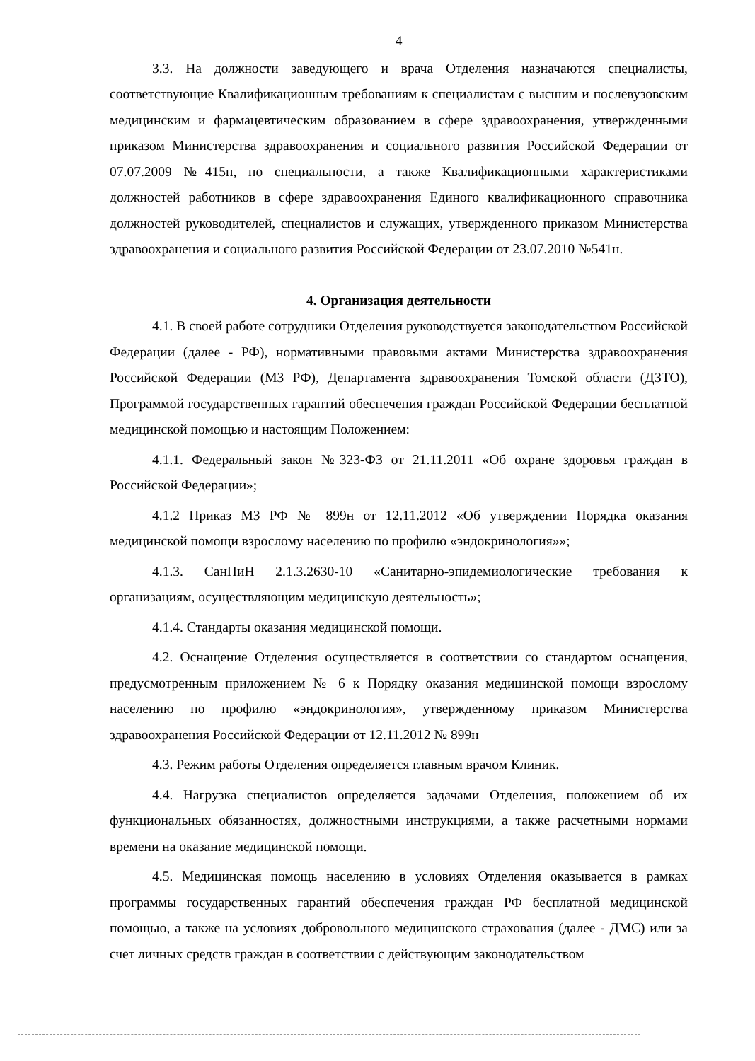4
3.3. На должности заведующего и врача Отделения назначаются специалисты, соответствующие Квалификационным требованиям к специалистам с высшим и послевузовским медицинским и фармацевтическим образованием в сфере здравоохранения, утвержденными приказом Министерства здравоохранения и социального развития Российской Федерации от 07.07.2009 №415н, по специальности, а также Квалификационными характеристиками должностей работников в сфере здравоохранения Единого квалификационного справочника должностей руководителей, специалистов и служащих, утвержденного приказом Министерства здравоохранения и социального развития Российской Федерации от 23.07.2010 №541н.
4. Организация деятельности
4.1. В своей работе сотрудники Отделения руководствуется законодательством Российской Федерации (далее - РФ), нормативными правовыми актами Министерства здравоохранения Российской Федерации (МЗ РФ), Департамента здравоохранения Томской области (ДЗТО), Программой государственных гарантий обеспечения граждан Российской Федерации бесплатной медицинской помощью и настоящим Положением:
4.1.1. Федеральный закон №323-ФЗ от 21.11.2011 «Об охране здоровья граждан в Российской Федерации»;
4.1.2 Приказ МЗ РФ № 899н от 12.11.2012 «Об утверждении Порядка оказания медицинской помощи взрослому населению по профилю «эндокринология»»;
4.1.3. СанПиН 2.1.3.2630-10 «Санитарно-эпидемиологические требования к организациям, осуществляющим медицинскую деятельность»;
4.1.4. Стандарты оказания медицинской помощи.
4.2. Оснащение Отделения осуществляется в соответствии со стандартом оснащения, предусмотренным приложением № 6 к Порядку оказания медицинской помощи взрослому населению по профилю «эндокринология», утвержденному приказом Министерства здравоохранения Российской Федерации от 12.11.2012 № 899н
4.3. Режим работы Отделения определяется главным врачом Клиник.
4.4. Нагрузка специалистов определяется задачами Отделения, положением об их функциональных обязанностях, должностными инструкциями, а также расчетными нормами времени на оказание медицинской помощи.
4.5. Медицинская помощь населению в условиях Отделения оказывается в рамках программы государственных гарантий обеспечения граждан РФ бесплатной медицинской помощью, а также на условиях добровольного медицинского страхования (далее - ДМС) или за счет личных средств граждан в соответствии с действующим законодательством